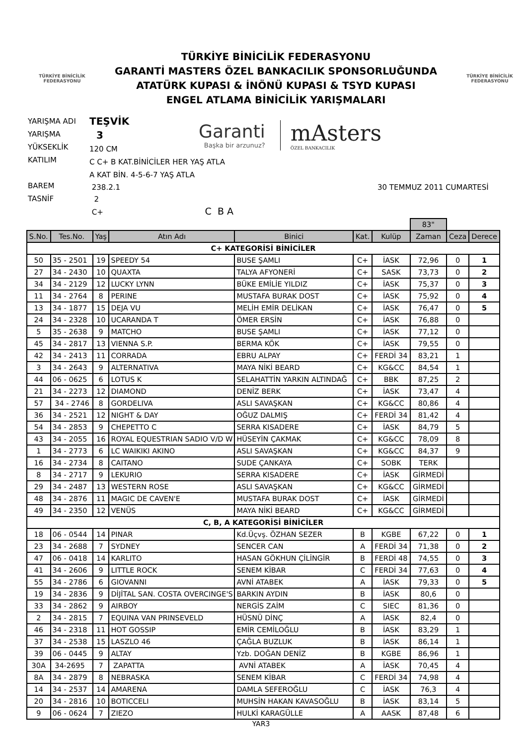TÜRKİYE BİNİCİLİK
FEDERASYONU
TÜRKİYE BİNİCİLİK FEDERASYONU
GARANTİ MASTERS ÖZEL BANKACILIK SPONSORLUĞUNDA
ATATÜRK KUPASI & İNÖNÜ KUPASI & TSYD KUPASI
ENGEL ATLAMA BİNİCİLİK YARIŞMALARI
TÜRKİYE BİNİCİLİK
FEDERASYONU
YARIŞMA ADI
YARIŞMA
YÜKSEKLİK
KATILIM
BAREM
TASNİF
TEŞVİK
3
120 CM
Garanti
Başka bir arzunuz?
mAsters
ÖZEL BANKACILIK
C C+ B KAT.BİNİCİLER HER YAŞ ATLA
A KAT BİN. 4-5-6-7 YAŞ ATLA
238.2.1
2
C+ C B A
30 TEMMUZ 2011 CUMARTESİ
| | | | | | | | 83" | | |
| S.No. | Tes.No. | Yaş | Atın Adı | Binici | Kat. | Kulüp | Zaman | Ceza | Derece |
| C+ KATEGORİSİ BİNİCİLER | | | | | | | | | |
| 50 | 35 - 2501 | 19 | SPEEDY 54 | BUSE ŞAMLI | C+ | İASK | 72,96 | 0 | 1 |
| 27 | 34 - 2430 | 10 | QUAXTA | TALYA AFYONERİ | C+ | SASK | 73,73 | 0 | 2 |
| 34 | 34 - 2129 | 12 | LUCKY LYNN | BÜKE EMİLİE YILDIZ | C+ | İASK | 75,37 | 0 | 3 |
| 11 | 34 - 2764 | 8 | PERINE | MUSTAFA BURAK DOST | C+ | İASK | 75,92 | 0 | 4 |
| 13 | 34 - 1877 | 15 | DEJA VU | MELİH EMİR DELİKAN | C+ | İASK | 76,47 | 0 | 5 |
| 24 | 34 - 2328 | 10 | UCARANDA T | ÖMER ERSİN | C+ | İASK | 76,88 | 0 | |
| 5 | 35 - 2638 | 9 | MATCHO | BUSE ŞAMLI | C+ | İASK | 77,12 | 0 | |
| 45 | 34 - 2817 | 13 | VIENNA S.P. | BERMA KÖK | C+ | İASK | 79,55 | 0 | |
| 42 | 34 - 2413 | 11 | CORRADA | EBRU ALPAY | C+ | FERDİ 34 | 83,21 | 1 | |
| 3 | 34 - 2643 | 9 | ALTERNATIVA | MAYA NİKİ BEARD | C+ | KG&CC | 84,54 | 1 | |
| 44 | 06 - 0625 | 6 | LOTUS K | SELAHATTİN YARKIN ALTINDAĞ | C+ | BBK | 87,25 | 2 | |
| 21 | 34 - 2273 | 12 | DIAMOND | DENİZ BERK | C+ | İASK | 73,47 | 4 | |
| 57 | 34 - 2746 | 8 | GORDELIVA | ASLI SAVAŞKAN | C+ | KG&CC | 80,86 | 4 | |
| 36 | 34 - 2521 | 12 | NIGHT & DAY | OĞUZ DALMIŞ | C+ | FERDİ 34 | 81,42 | 4 | |
| 54 | 34 - 2853 | 9 | CHEPETTO C | SERRA KISADERE | C+ | İASK | 84,79 | 5 | |
| 43 | 34 - 2055 | 16 | ROYAL EQUESTRIAN SADIO V/D W | HÜSEYİN ÇAKMAK | C+ | KG&CC | 78,09 | 8 | |
| 1 | 34 - 2773 | 6 | LC WAIKIKI AKINO | ASLI SAVAŞKAN | C+ | KG&CC | 84,37 | 9 | |
| 16 | 34 - 2734 | 8 | CAITANO | SUDE ÇANKAYA | C+ | SOBK | TERK | | |
| 8 | 34 - 2717 | 9 | LEKURIO | SERRA KISADERE | C+ | İASK | GİRMEDİ | | |
| 29 | 34 - 2487 | 13 | WESTERN ROSE | ASLI SAVAŞKAN | C+ | KG&CC | GİRMEDİ | | |
| 48 | 34 - 2876 | 11 | MAGIC DE CAVEN'E | MUSTAFA BURAK DOST | C+ | İASK | GİRMEDİ | | |
| 49 | 34 - 2350 | 12 | VENÜS | MAYA NİKİ BEARD | C+ | KG&CC | GİRMEDİ | | |
| C, B, A KATEGORİSİ BİNİCİLER | | | | | | | | | |
| 18 | 06 - 0544 | 14 | PINAR | Kd.Üçvş. ÖZHAN SEZER | B | KGBE | 67,22 | 0 | 1 |
| 23 | 34 - 2688 | 7 | SYDNEY | SENCER CAN | A | FERDİ 34 | 71,38 | 0 | 2 |
| 47 | 06 - 0418 | 14 | KARLITO | HASAN GÖKHUN ÇİLİNGİR | B | FERDİ 48 | 74,55 | 0 | 3 |
| 41 | 34 - 2606 | 9 | LITTLE ROCK | SENEM KİBAR | C | FERDİ 34 | 77,63 | 0 | 4 |
| 55 | 34 - 2786 | 6 | GIOVANNI | AVNİ ATABEK | A | İASK | 79,33 | 0 | 5 |
| 19 | 34 - 2836 | 9 | DİJİTAL SAN. COSTA OVERCINGE'S | BARKIN AYDIN | B | İASK | 80,6 | 0 | |
| 33 | 34 - 2862 | 9 | AIRBOY | NERGİS ZAİM | C | SIEC | 81,36 | 0 | |
| 2 | 34 - 2815 | 7 | EQUINA VAN PRINSEVELD | HÜSNÜ DİNÇ | A | İASK | 82,4 | 0 | |
| 46 | 34 - 2318 | 11 | HOT GOSSIP | EMİR CEMİLOĞLU | B | İASK | 83,29 | 1 | |
| 37 | 34 - 2538 | 15 | LASZLO 46 | ÇAĞLA BUZLUK | B | İASK | 86,14 | 1 | |
| 39 | 06 - 0445 | 9 | ALTAY | Yzb. DOĞAN DENİZ | B | KGBE | 86,96 | 1 | |
| 30A | 34-2695 | 7 | ZAPATTA | AVNİ ATABEK | A | İASK | 70,45 | 4 | |
| 8A | 34 - 2879 | 8 | NEBRASKA | SENEM KİBAR | C | FERDİ 34 | 74,98 | 4 | |
| 14 | 34 - 2537 | 14 | AMARENA | DAMLA SEFEROĞLU | C | İASK | 76,3 | 4 | |
| 20 | 34 - 2816 | 10 | BOTICCELI | MUHSİN HAKAN KAVASOĞLU | B | İASK | 83,14 | 5 | |
| 9 | 06 - 0624 | 7 | ZIEZO | HULKİ KARAGÜLLE | A | AASK | 87,48 | 6 | |
YAR3